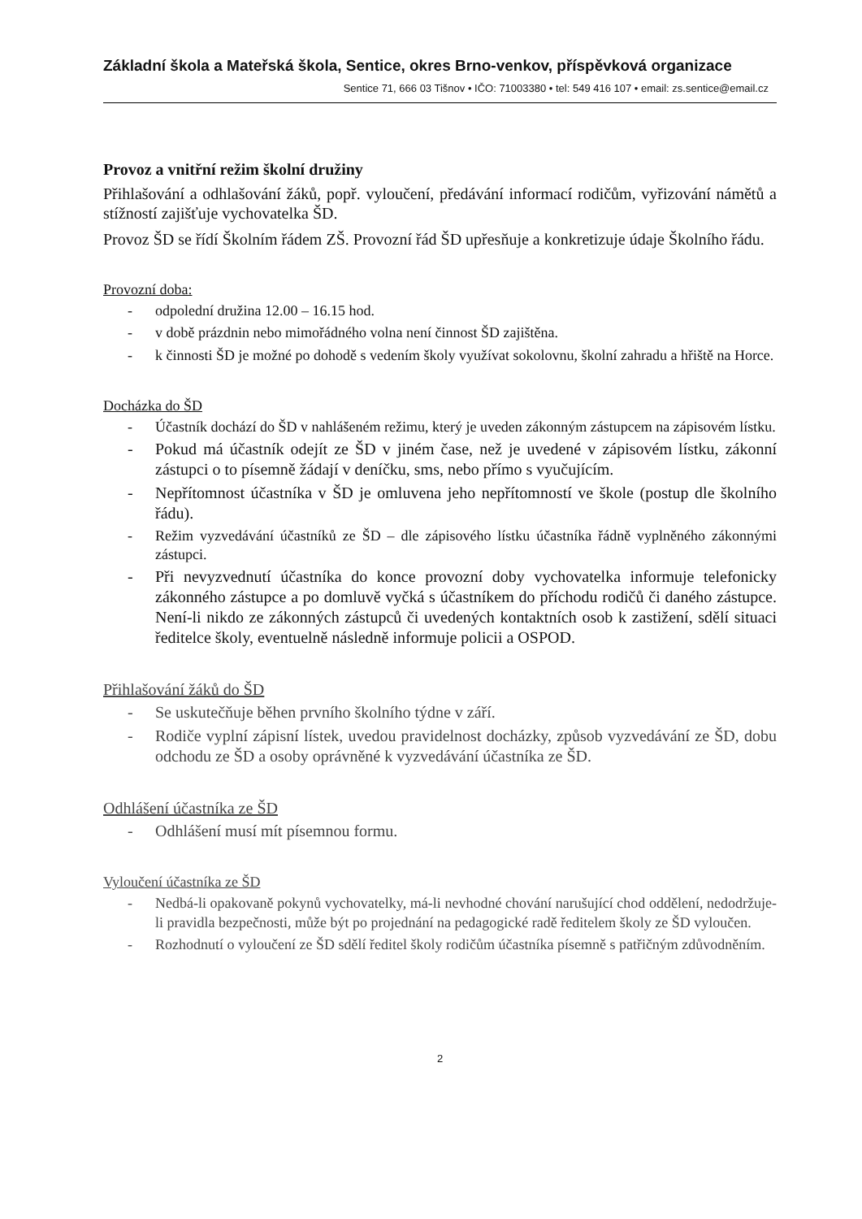Základní škola a Mateřská škola, Sentice, okres Brno-venkov, příspěvková organizace
Sentice 71, 666 03 Tišnov • IČO: 71003380 • tel: 549 416 107 • email: zs.sentice@email.cz
Provoz a vnitřní režim školní družiny
Přihlašování a odhlašování žáků, popř. vyloučení, předávání informací rodičům, vyřizování námětů a stížností zajišťuje vychovatelka ŠD.
Provoz ŠD se řídí Školním řádem ZŠ. Provozní řád ŠD upřesňuje a konkretizuje údaje Školního řádu.
Provozní doba:
- odpolední družina 12.00 – 16.15 hod.
- v době prázdnin nebo mimořádného volna není činnost ŠD zajištěna.
- k činnosti ŠD je možné po dohodě s vedením školy využívat sokolovnu, školní zahradu a hřiště na Horce.
Docházka do ŠD
- Účastník dochází do ŠD v nahlášeném režimu, který je uveden zákonným zástupcem na zápisovém lístku.
- Pokud má účastník odejít ze ŠD v jiném čase, než je uvedené v zápisovém lístku, zákonní zástupci o to písemně žádají v deníčku, sms, nebo přímo s vyučujícím.
- Nepřítomnost účastníka v ŠD je omluvena jeho nepřítomností ve škole (postup dle školního řádu).
- Režim vyzvedávání účastníků ze ŠD – dle zápisového lístku účastníka řádně vyplněného zákonnými zástupci.
- Při nevyzvednutí účastníka do konce provozní doby vychovatelka informuje telefonicky zákonného zástupce a po domluvě vyčká s účastníkem do příchodu rodičů či daného zástupce. Není-li nikdo ze zákonných zástupců či uvedených kontaktních osob k zastižení, sdělí situaci ředitelce školy, eventuelně následně informuje policii a OSPOD.
Přihlašování žáků do ŠD
- Se uskutečňuje běhen prvního školního týdne v září.
- Rodiče vyplní zápisní lístek, uvedou pravidelnost docházky, způsob vyzvedávání ze ŠD, dobu odchodu ze ŠD a osoby oprávněné k vyzvedávání účastníka ze ŠD.
Odhlášení účastníka ze ŠD
- Odhlášení musí mít písemnou formu.
Vyloučení účastníka ze ŠD
- Nedbá-li opakovaně pokynů vychovatelky, má-li nevhodné chování narušující chod oddělení, nedodržuje-li pravidla bezpečnosti, může být po projednání na pedagogické radě ředitelem školy ze ŠD vyloučen.
- Rozhodnutí o vyloučení ze ŠD sdělí ředitel školy rodičům účastníka písemně s patřičným zdůvodněním.
2